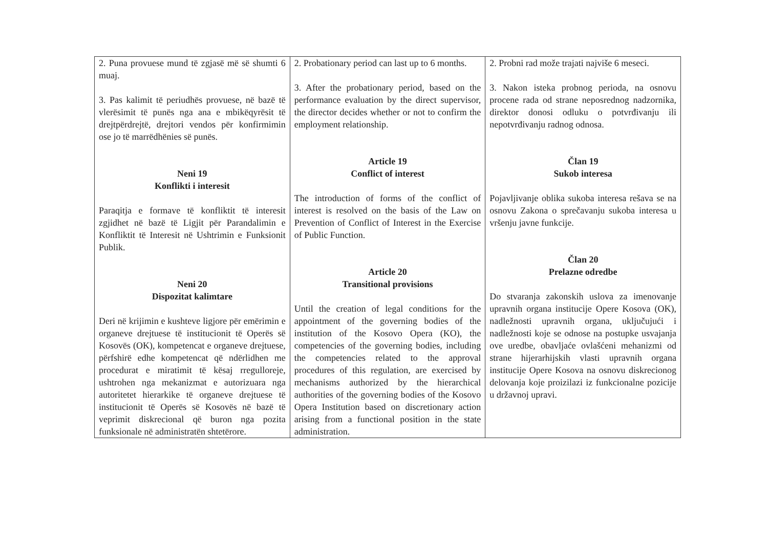| 2. Puna provuese mund të zgjasë më së shumti 6 muaj. 3. Pas kalimit të periudhës provuese, në bazë të vlerësimit të punës nga ana e mbikëqyrësit të drejtpërdrejtë, drejtori vendos për konfirmimin ose jo të marrëdhënies së punës. Neni 19 Konflikti i interesit Paraqitja e formave të konfliktit të interesit zgjidhet në bazë të Ligjit për Parandalimin e Konfliktit të Interesit në Ushtrimin e Funksionit Publik. Neni 20 Dispozitat kalimtare Deri në krijimin e kushteve ligjore për emërimin e organeve drejtuese të institucionit të Operës së Kosovës (OK), kompetencat e organeve drejtuese, përfshirë edhe kompetencat që ndërlidhen me procedurat e miratimit të kësaj rregulloreje, ushtrohen nga mekanizmat e autorizuara nga autoritetet hierarkike të organeve drejtuese të institucionit të Operës së Kosovës në bazë të veprimit diskrecional që buron nga pozita funksionale në administratën shtetërore. | 2. Probationary period can last up to 6 months. 3. After the probationary period, based on the performance evaluation by the direct supervisor, the director decides whether or not to confirm the employment relationship. Article 19 Conflict of interest The introduction of forms of the conflict of interest is resolved on the basis of the Law on Prevention of Conflict of Interest in the Exercise of Public Function. Article 20 Transitional provisions Until the creation of legal conditions for the appointment of the governing bodies of the institution of the Kosovo Opera (KO), the competencies of the governing bodies, including the competencies related to the approval procedures of this regulation, are exercised by mechanisms authorized by the hierarchical authorities of the governing bodies of the Kosovo Opera Institution based on discretionary action arising from a functional position in the state administration. | 2. Probni rad može trajati najviše 6 meseci. 3. Nakon isteka probnog perioda, na osnovu procene rada od strane neposrednog nadzornika, direktor donosi odluku o potvrđivanju ili nepotvrđivanju radnog odnosa. Član 19 Sukob interesa Pojavljivanje oblika sukoba interesa rešava se na osnovu Zakona o sprečavanju sukoba interesa u vršenju javne funkcije. Član 20 Prelazne odredbe Do stvaranja zakonskih uslova za imenovanje upravnih organa institucije Opere Kosova (OK), nadležnosti upravnih organa, uključujući i nadležnosti koje se odnose na postupke usvajanja ove uredbe, obavljaće ovlašćeni mehanizmi od strane hijerarhijskih vlasti upravnih organa institucije Opere Kosova na osnovu diskrecionog delovanja koje proizilazi iz funkcionalne pozicije u državnoj upravi. |